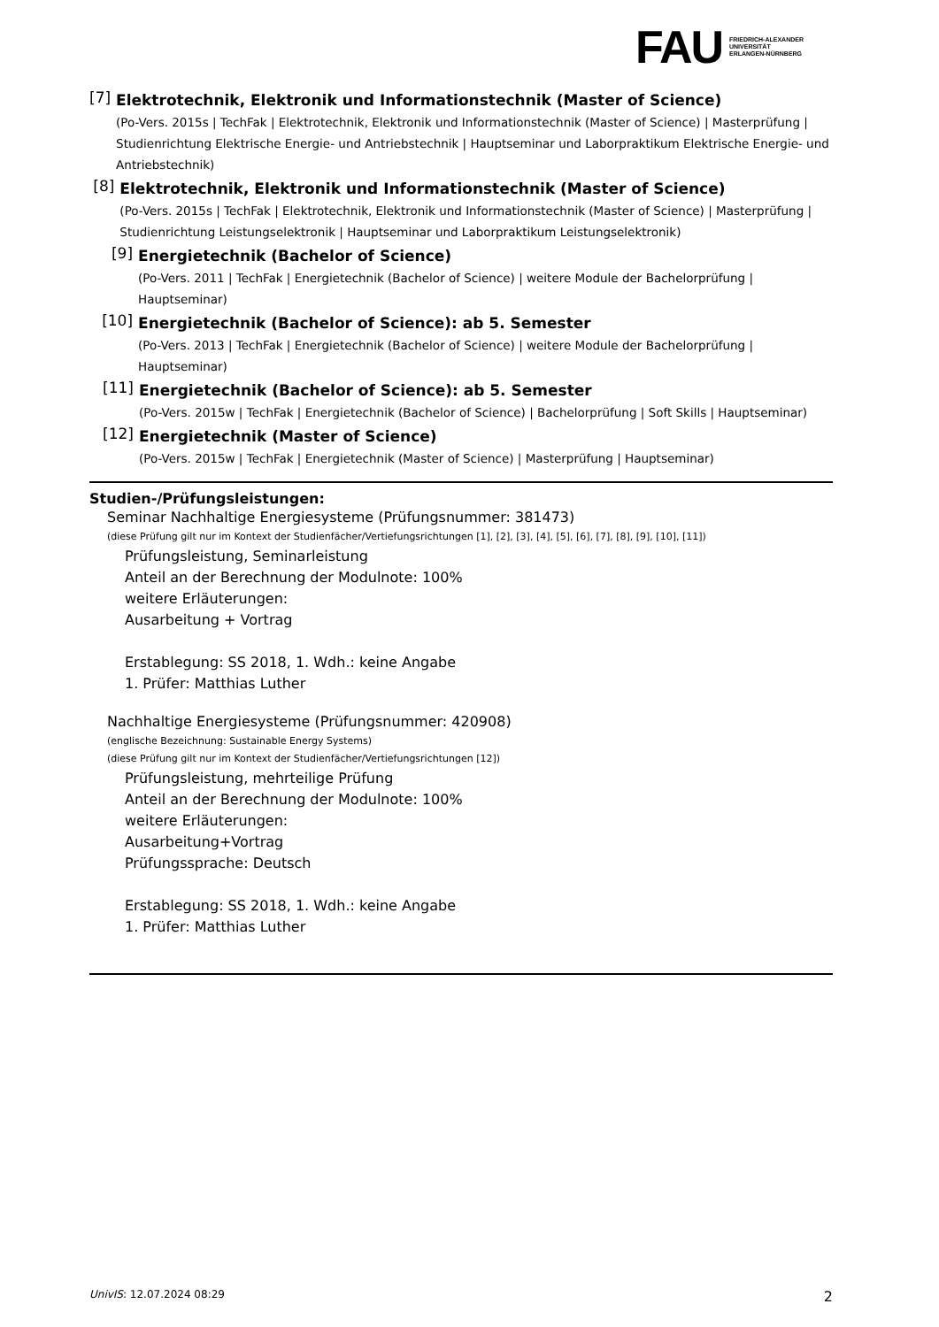FAU
FRIEDRICH-ALEXANDER
UNIVERSITÄT
ERLANGEN-NÜRNBERG
[7]
Elektrotechnik, Elektronik und Informationstechnik (Master of Science)
(Po-Vers. 2015s | TechFak | Elektrotechnik, Elektronik und Informationstechnik (Master of Science) | Masterprüfung | Studienrichtung Elektrische Energie- und Antriebstechnik | Hauptseminar und Laborpraktikum Elektrische Energie- und Antriebstechnik)
[8]
Elektrotechnik, Elektronik und Informationstechnik (Master of Science)
(Po-Vers. 2015s | TechFak | Elektrotechnik, Elektronik und Informationstechnik (Master of Science) | Masterprüfung | Studienrichtung Leistungselektronik | Hauptseminar und Laborpraktikum Leistungselektronik)
[9]
Energietechnik (Bachelor of Science)
(Po-Vers. 2011 | TechFak | Energietechnik (Bachelor of Science) | weitere Module der Bachelorprüfung | Hauptseminar)
[10]
Energietechnik (Bachelor of Science): ab 5. Semester
(Po-Vers. 2013 | TechFak | Energietechnik (Bachelor of Science) | weitere Module der Bachelorprüfung | Hauptseminar)
[11]
Energietechnik (Bachelor of Science): ab 5. Semester
(Po-Vers. 2015w | TechFak | Energietechnik (Bachelor of Science) | Bachelorprüfung | Soft Skills | Hauptseminar)
[12]
Energietechnik (Master of Science)
(Po-Vers. 2015w | TechFak | Energietechnik (Master of Science) | Masterprüfung | Hauptseminar)
Studien-/Prüfungsleistungen:
Seminar Nachhaltige Energiesysteme (Prüfungsnummer: 381473)
(diese Prüfung gilt nur im Kontext der Studienfächer/Vertiefungsrichtungen [1], [2], [3], [4], [5], [6], [7], [8], [9], [10], [11])
Prüfungsleistung, Seminarleistung
Anteil an der Berechnung der Modulnote: 100%
weitere Erläuterungen:
Ausarbeitung + Vortrag
Erstablegung: SS 2018, 1. Wdh.: keine Angabe
1. Prüfer: Matthias Luther
Nachhaltige Energiesysteme (Prüfungsnummer: 420908)
(englische Bezeichnung: Sustainable Energy Systems)
(diese Prüfung gilt nur im Kontext der Studienfächer/Vertiefungsrichtungen [12])
Prüfungsleistung, mehrteilige Prüfung
Anteil an der Berechnung der Modulnote: 100%
weitere Erläuterungen:
Ausarbeitung+Vortrag
Prüfungssprache: Deutsch
Erstablegung: SS 2018, 1. Wdh.: keine Angabe
1. Prüfer: Matthias Luther
UnivIS: 12.07.2024 08:29 2